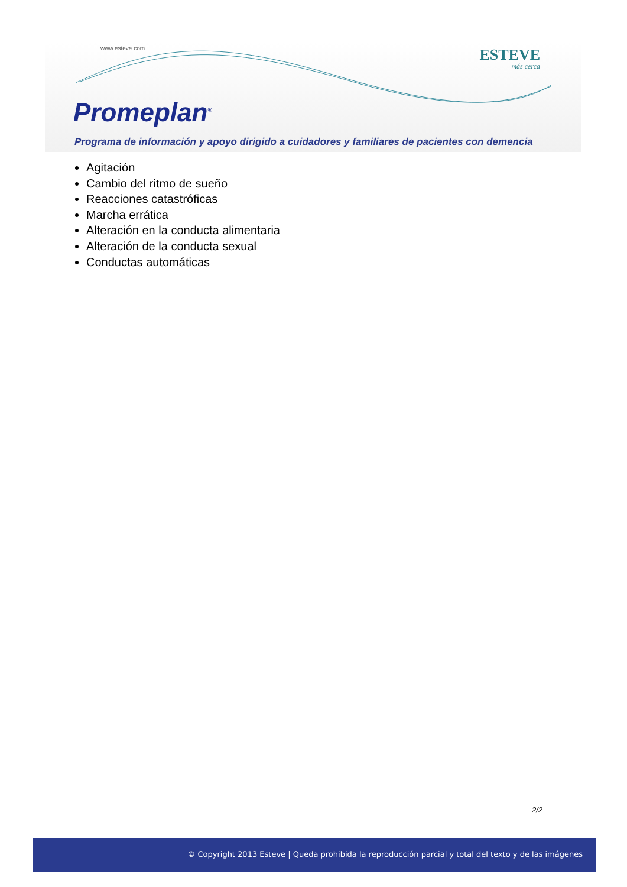www.esteve.com ESTEVE
más cerca
Promeplan<sup>®</sup>
Programa de información y apoyo dirigido a cuidadores y familiares de pacientes con demencia
Agitación
Cambio del ritmo de sueño
Reacciones catastróficas
Marcha errática
Alteración en la conducta alimentaria
Alteración de la conducta sexual
Conductas automáticas
2/2
© Copyright 2013 Esteve | Queda prohibida la reproducción parcial y total del texto y de las imágenes